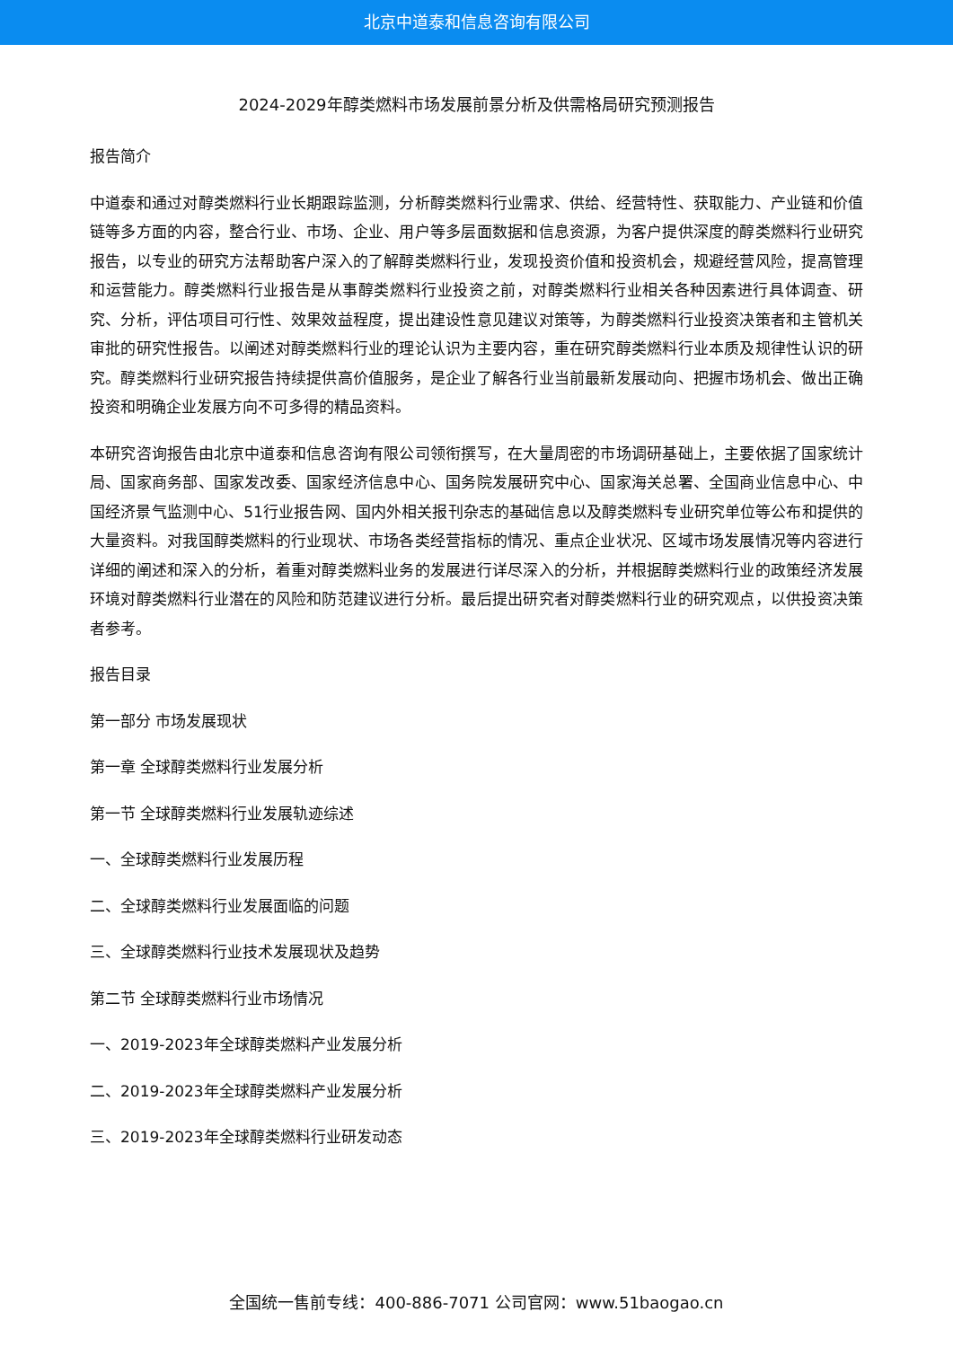北京中道泰和信息咨询有限公司
2024-2029年醇类燃料市场发展前景分析及供需格局研究预测报告
报告简介
中道泰和通过对醇类燃料行业长期跟踪监测，分析醇类燃料行业需求、供给、经营特性、获取能力、产业链和价值链等多方面的内容，整合行业、市场、企业、用户等多层面数据和信息资源，为客户提供深度的醇类燃料行业研究报告，以专业的研究方法帮助客户深入的了解醇类燃料行业，发现投资价值和投资机会，规避经营风险，提高管理和运营能力。醇类燃料行业报告是从事醇类燃料行业投资之前，对醇类燃料行业相关各种因素进行具体调查、研究、分析，评估项目可行性、效果效益程度，提出建设性意见建议对策等，为醇类燃料行业投资决策者和主管机关审批的研究性报告。以阐述对醇类燃料行业的理论认识为主要内容，重在研究醇类燃料行业本质及规律性认识的研究。醇类燃料行业研究报告持续提供高价值服务，是企业了解各行业当前最新发展动向、把握市场机会、做出正确投资和明确企业发展方向不可多得的精品资料。
本研究咨询报告由北京中道泰和信息咨询有限公司领衔撰写，在大量周密的市场调研基础上，主要依据了国家统计局、国家商务部、国家发改委、国家经济信息中心、国务院发展研究中心、国家海关总署、全国商业信息中心、中国经济景气监测中心、51行业报告网、国内外相关报刊杂志的基础信息以及醇类燃料专业研究单位等公布和提供的大量资料。对我国醇类燃料的行业现状、市场各类经营指标的情况、重点企业状况、区域市场发展情况等内容进行详细的阐述和深入的分析，着重对醇类燃料业务的发展进行详尽深入的分析，并根据醇类燃料行业的政策经济发展环境对醇类燃料行业潜在的风险和防范建议进行分析。最后提出研究者对醇类燃料行业的研究观点，以供投资决策者参考。
报告目录
第一部分 市场发展现状
第一章 全球醇类燃料行业发展分析
第一节 全球醇类燃料行业发展轨迹综述
一、全球醇类燃料行业发展历程
二、全球醇类燃料行业发展面临的问题
三、全球醇类燃料行业技术发展现状及趋势
第二节 全球醇类燃料行业市场情况
一、2019-2023年全球醇类燃料产业发展分析
二、2019-2023年全球醇类燃料产业发展分析
三、2019-2023年全球醇类燃料行业研发动态
全国统一售前专线：400-886-7071 公司官网：www.51baogao.cn